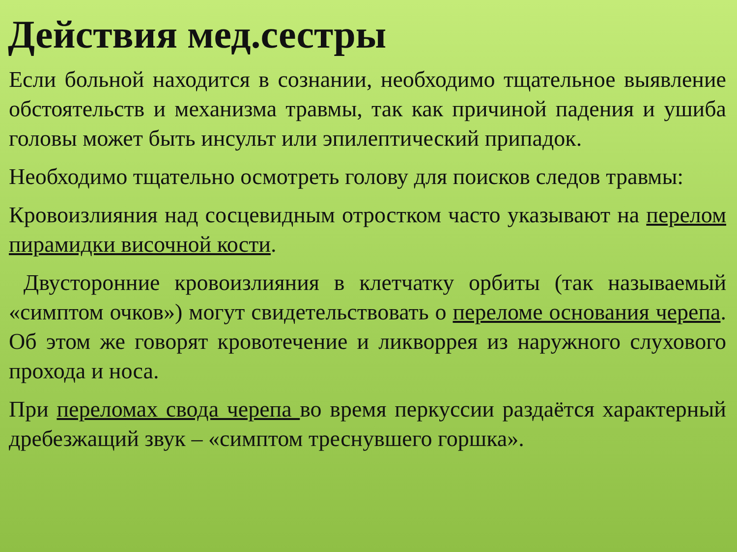Действия мед.сестры
Если больной находится в сознании, необходимо тщательное выявление обстоятельств и механизма травмы, так как причиной падения и ушиба головы может быть инсульт или эпилептический припадок.
Необходимо тщательно осмотреть голову для поисков следов травмы:
Кровоизлияния над сосцевидным отростком часто указывают на перелом пирамидки височной кости.
Двусторонние кровоизлияния в клетчатку орбиты (так называемый «симптом очков») могут свидетельствовать о переломе основания черепа. Об этом же говорят кровотечение и ликворрея из наружного слухового прохода и носа.
При переломах свода черепа во время перкуссии раздаётся характерный дребезжащий звук – «симптом треснувшего горшка».